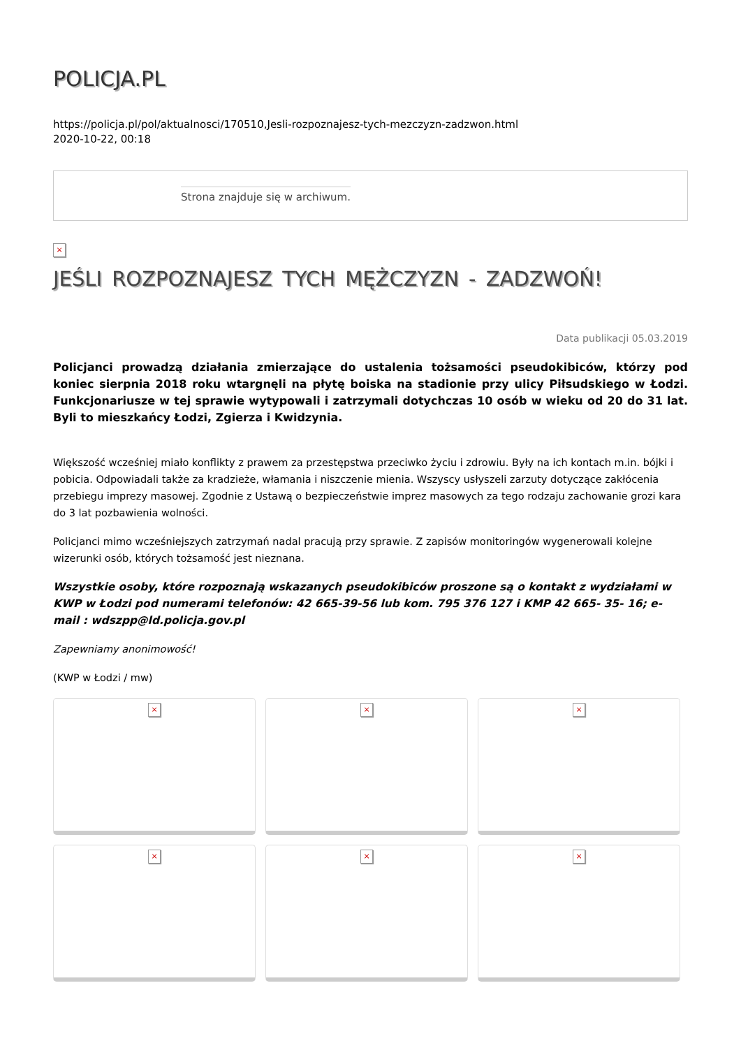POLICJA.PL
https://policja.pl/pol/aktualnosci/170510,Jesli-rozpoznajesz-tych-mezczyzn-zadzwon.html
2020-10-22, 00:18
Strona znajduje się w archiwum.
×
JEŚLI ROZPOZNAJESZ TYCH MĘŻCZYZN - ZADZWOŃ!
Data publikacji 05.03.2019
Policjanci prowadzą działania zmierzające do ustalenia tożsamości pseudokibiców, którzy pod koniec sierpnia 2018 roku wtargnęli na płytę boiska na stadionie przy ulicy Piłsudskiego w Łodzi. Funkcjonariusze w tej sprawie wytypowali i zatrzymali dotychczas 10 osób w wieku od 20 do 31 lat. Byli to mieszkańcy Łodzi, Zgierza i Kwidzynia.
Większość wcześniej miało konflikty z prawem za przestępstwa przeciwko życiu i zdrowiu. Były na ich kontach m.in. bójki i pobicia. Odpowiadali także za kradzieże, włamania i niszczenie mienia. Wszyscy usłyszeli zarzuty dotyczące zakłócenia przebiegu imprezy masowej. Zgodnie z Ustawą o bezpieczeństwie imprez masowych za tego rodzaju zachowanie grozi kara do 3 lat pozbawienia wolności.
Policjanci mimo wcześniejszych zatrzymań nadal pracują przy sprawie. Z zapisów monitoringów wygenerowali kolejne wizerunki osób, których tożsamość jest nieznana.
Wszystkie osoby, które rozpoznają wskazanych pseudokibiców proszone są o kontakt z wydziałami w KWP w Łodzi pod numerami telefonów: 42 665-39-56 lub kom. 795 376 127 i KMP 42 665- 35- 16; e-mail : wdszpp@ld.policja.gov.pl
Zapewniamy anonimowość!
(KWP w Łodzi / mw)
×
×
×
×
×
×